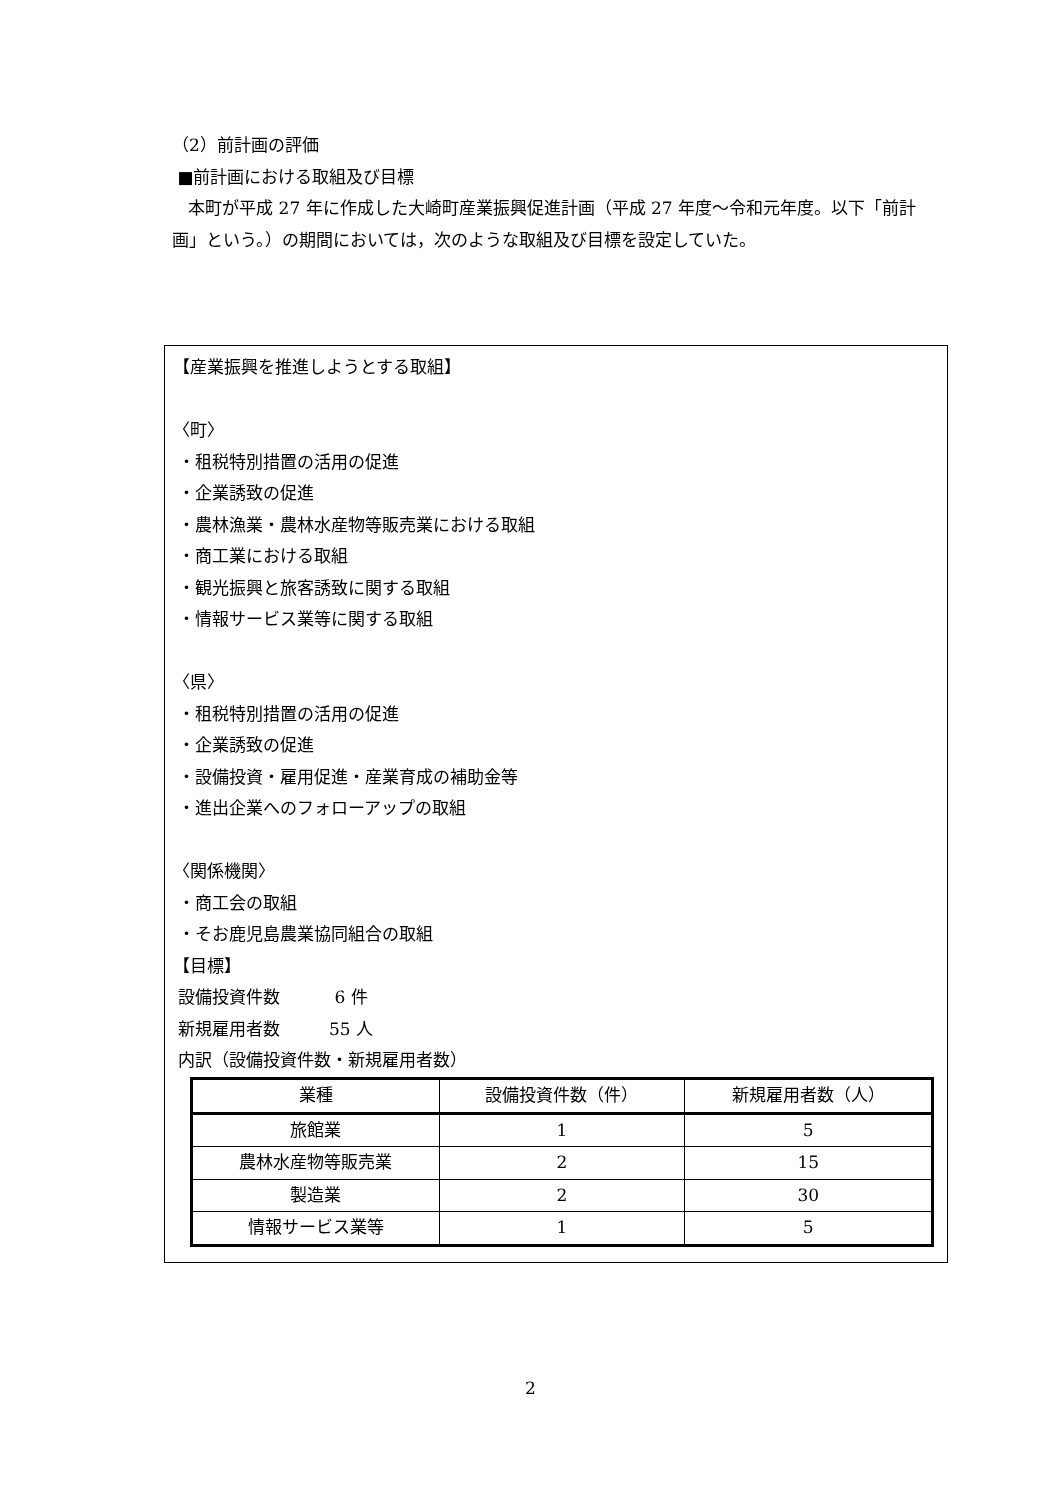（2）前計画の評価
■前計画における取組及び目標
本町が平成 27 年に作成した大崎町産業振興促進計画（平成 27 年度～令和元年度。以下「前計画」という。）の期間においては，次のような取組及び目標を設定していた。
【産業振興を推進しようとする取組】
〈町〉
・租税特別措置の活用の促進
・企業誘致の促進
・農林漁業・農林水産物等販売業における取組
・商工業における取組
・観光振興と旅客誘致に関する取組
・情報サービス業等に関する取組
〈県〉
・租税特別措置の活用の促進
・企業誘致の促進
・設備投資・雇用促進・産業育成の補助金等
・進出企業へのフォローアップの取組
〈関係機関〉
・商工会の取組
・そお鹿児島農業協同組合の取組
【目標】
設備投資件数 6 件
新規雇用者数 55 人
内訳（設備投資件数・新規雇用者数）
| 業種 | 設備投資件数（件） | 新規雇用者数（人） |
| 旅館業 | 1 | 5 |
| 農林水産物等販売業 | 2 | 15 |
| 製造業 | 2 | 30 |
| 情報サービス業等 | 1 | 5 |
2